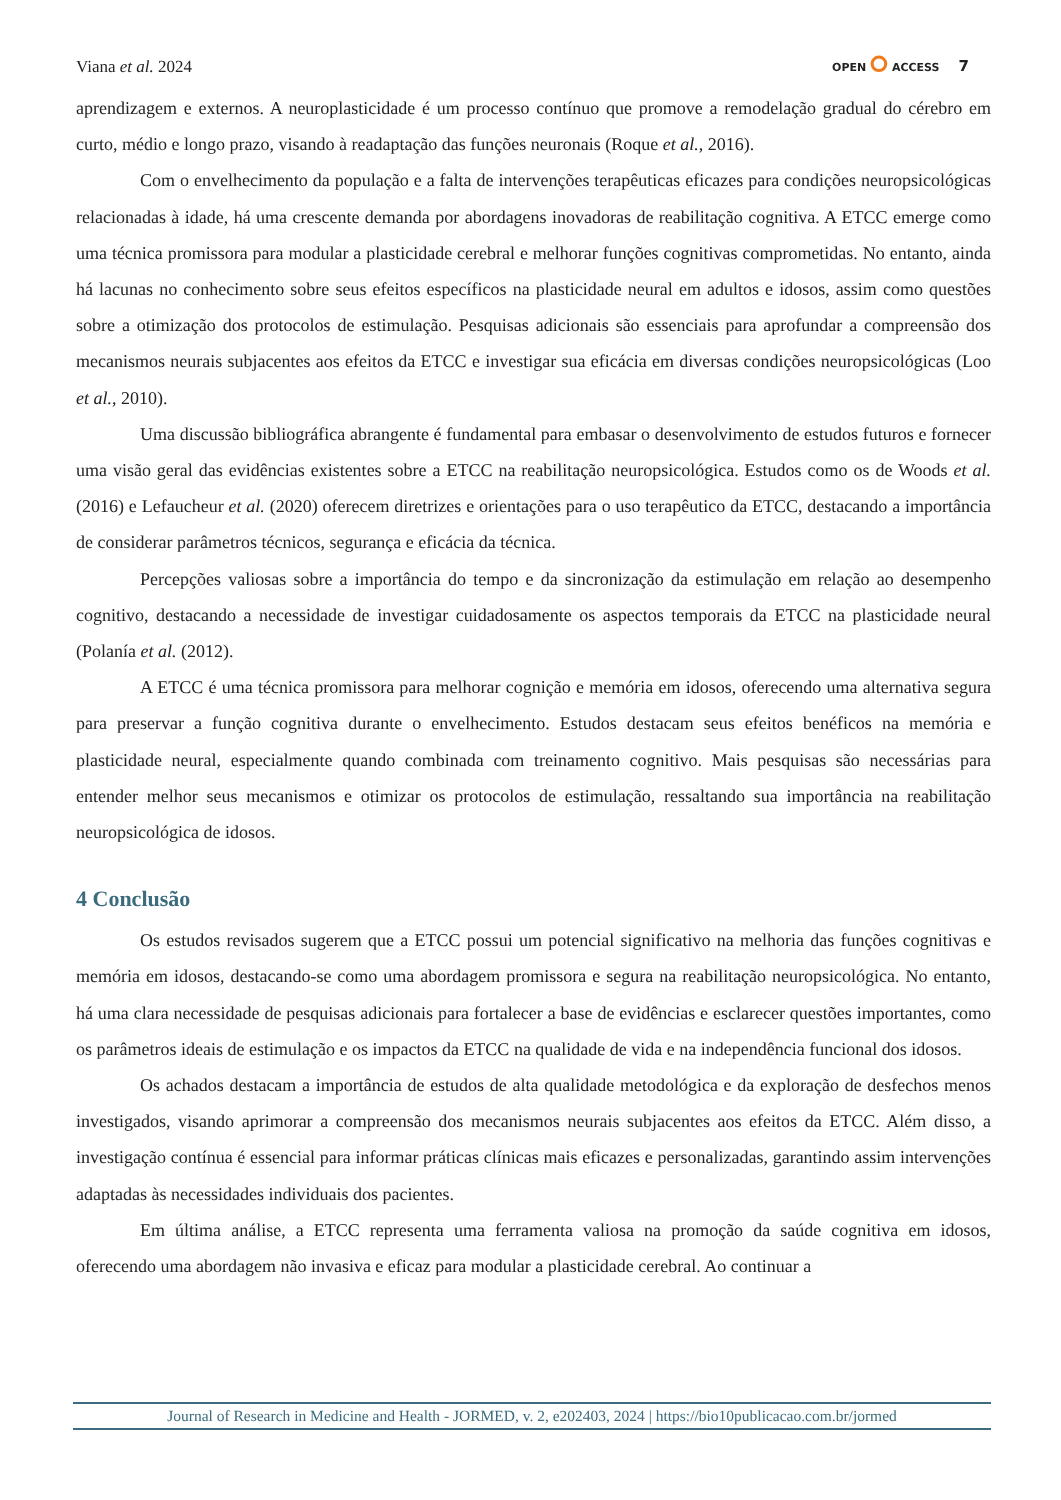Viana et al. 2024
OPEN ⭘ ACCESS 7
aprendizagem e externos. A neuroplasticidade é um processo contínuo que promove a remodelação gradual do cérebro em curto, médio e longo prazo, visando à readaptação das funções neuronais (Roque et al., 2016).
Com o envelhecimento da população e a falta de intervenções terapêuticas eficazes para condições neuropsicológicas relacionadas à idade, há uma crescente demanda por abordagens inovadoras de reabilitação cognitiva. A ETCC emerge como uma técnica promissora para modular a plasticidade cerebral e melhorar funções cognitivas comprometidas. No entanto, ainda há lacunas no conhecimento sobre seus efeitos específicos na plasticidade neural em adultos e idosos, assim como questões sobre a otimização dos protocolos de estimulação. Pesquisas adicionais são essenciais para aprofundar a compreensão dos mecanismos neurais subjacentes aos efeitos da ETCC e investigar sua eficácia em diversas condições neuropsicológicas (Loo et al., 2010).
Uma discussão bibliográfica abrangente é fundamental para embasar o desenvolvimento de estudos futuros e fornecer uma visão geral das evidências existentes sobre a ETCC na reabilitação neuropsicológica. Estudos como os de Woods et al. (2016) e Lefaucheur et al. (2020) oferecem diretrizes e orientações para o uso terapêutico da ETCC, destacando a importância de considerar parâmetros técnicos, segurança e eficácia da técnica.
Percepções valiosas sobre a importância do tempo e da sincronização da estimulação em relação ao desempenho cognitivo, destacando a necessidade de investigar cuidadosamente os aspectos temporais da ETCC na plasticidade neural (Polanía et al. (2012).
A ETCC é uma técnica promissora para melhorar cognição e memória em idosos, oferecendo uma alternativa segura para preservar a função cognitiva durante o envelhecimento. Estudos destacam seus efeitos benéficos na memória e plasticidade neural, especialmente quando combinada com treinamento cognitivo. Mais pesquisas são necessárias para entender melhor seus mecanismos e otimizar os protocolos de estimulação, ressaltando sua importância na reabilitação neuropsicológica de idosos.
4 Conclusão
Os estudos revisados sugerem que a ETCC possui um potencial significativo na melhoria das funções cognitivas e memória em idosos, destacando-se como uma abordagem promissora e segura na reabilitação neuropsicológica. No entanto, há uma clara necessidade de pesquisas adicionais para fortalecer a base de evidências e esclarecer questões importantes, como os parâmetros ideais de estimulação e os impactos da ETCC na qualidade de vida e na independência funcional dos idosos.
Os achados destacam a importância de estudos de alta qualidade metodológica e da exploração de desfechos menos investigados, visando aprimorar a compreensão dos mecanismos neurais subjacentes aos efeitos da ETCC. Além disso, a investigação contínua é essencial para informar práticas clínicas mais eficazes e personalizadas, garantindo assim intervenções adaptadas às necessidades individuais dos pacientes.
Em última análise, a ETCC representa uma ferramenta valiosa na promoção da saúde cognitiva em idosos, oferecendo uma abordagem não invasiva e eficaz para modular a plasticidade cerebral. Ao continuar a
Journal of Research in Medicine and Health - JORMED, v. 2, e202403, 2024 | https://bio10publicacao.com.br/jormed